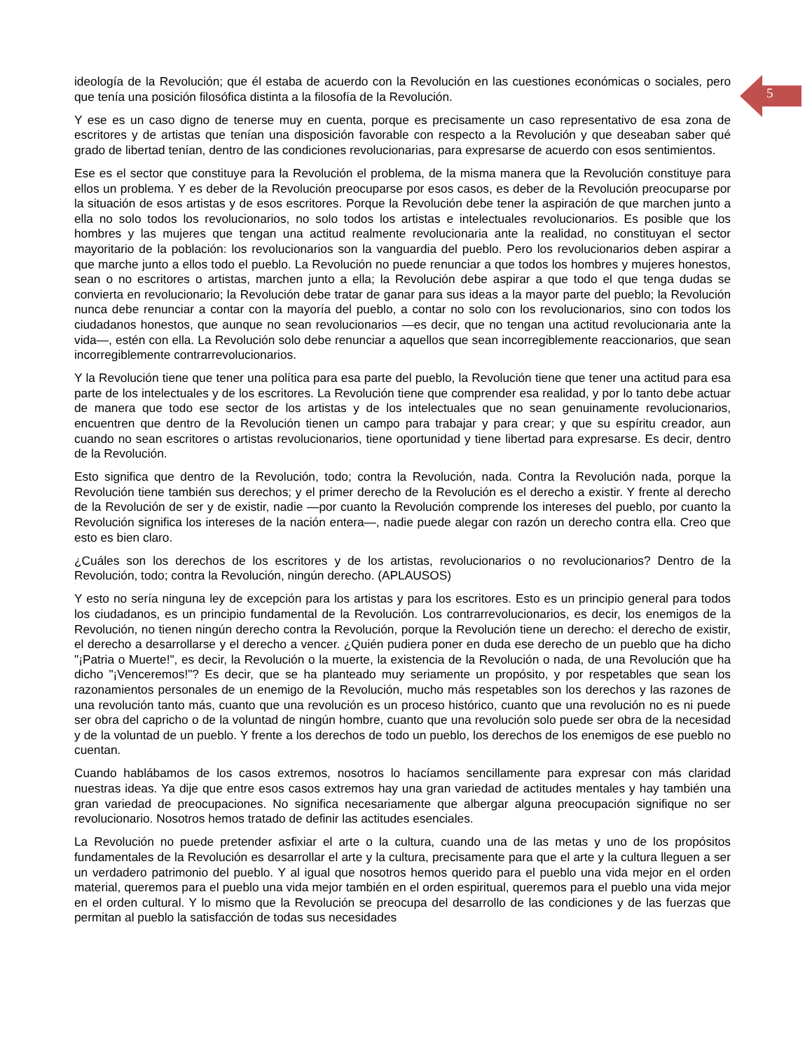5
ideología de la Revolución; que él estaba de acuerdo con la Revolución en las cuestiones económicas o sociales, pero que tenía una posición filosófica distinta a la filosofía de la Revolución.
Y ese es un caso digno de tenerse muy en cuenta, porque es precisamente un caso representativo de esa zona de escritores y de artistas que tenían una disposición favorable con respecto a la Revolución y que deseaban saber qué grado de libertad tenían, dentro de las condiciones revolucionarias, para expresarse de acuerdo con esos sentimientos.
Ese es el sector que constituye para la Revolución el problema, de la misma manera que la Revolución constituye para ellos un problema. Y es deber de la Revolución preocuparse por esos casos, es deber de la Revolución preocuparse por la situación de esos artistas y de esos escritores. Porque la Revolución debe tener la aspiración de que marchen junto a ella no solo todos los revolucionarios, no solo todos los artistas e intelectuales revolucionarios. Es posible que los hombres y las mujeres que tengan una actitud realmente revolucionaria ante la realidad, no constituyan el sector mayoritario de la población: los revolucionarios son la vanguardia del pueblo. Pero los revolucionarios deben aspirar a que marche junto a ellos todo el pueblo. La Revolución no puede renunciar a que todos los hombres y mujeres honestos, sean o no escritores o artistas, marchen junto a ella; la Revolución debe aspirar a que todo el que tenga dudas se convierta en revolucionario; la Revolución debe tratar de ganar para sus ideas a la mayor parte del pueblo; la Revolución nunca debe renunciar a contar con la mayoría del pueblo, a contar no solo con los revolucionarios, sino con todos los ciudadanos honestos, que aunque no sean revolucionarios —es decir, que no tengan una actitud revolucionaria ante la vida—, estén con ella. La Revolución solo debe renunciar a aquellos que sean incorregiblemente reaccionarios, que sean incorregiblemente contrarrevolucionarios.
Y la Revolución tiene que tener una política para esa parte del pueblo, la Revolución tiene que tener una actitud para esa parte de los intelectuales y de los escritores. La Revolución tiene que comprender esa realidad, y por lo tanto debe actuar de manera que todo ese sector de los artistas y de los intelectuales que no sean genuinamente revolucionarios, encuentren que dentro de la Revolución tienen un campo para trabajar y para crear; y que su espíritu creador, aun cuando no sean escritores o artistas revolucionarios, tiene oportunidad y tiene libertad para expresarse. Es decir, dentro de la Revolución.
Esto significa que dentro de la Revolución, todo; contra la Revolución, nada. Contra la Revolución nada, porque la Revolución tiene también sus derechos; y el primer derecho de la Revolución es el derecho a existir. Y frente al derecho de la Revolución de ser y de existir, nadie —por cuanto la Revolución comprende los intereses del pueblo, por cuanto la Revolución significa los intereses de la nación entera—, nadie puede alegar con razón un derecho contra ella. Creo que esto es bien claro.
¿Cuáles son los derechos de los escritores y de los artistas, revolucionarios o no revolucionarios? Dentro de la Revolución, todo; contra la Revolución, ningún derecho. (APLAUSOS)
Y esto no sería ninguna ley de excepción para los artistas y para los escritores. Esto es un principio general para todos los ciudadanos, es un principio fundamental de la Revolución. Los contrarrevolucionarios, es decir, los enemigos de la Revolución, no tienen ningún derecho contra la Revolución, porque la Revolución tiene un derecho: el derecho de existir, el derecho a desarrollarse y el derecho a vencer. ¿Quién pudiera poner en duda ese derecho de un pueblo que ha dicho "¡Patria o Muerte!", es decir, la Revolución o la muerte, la existencia de la Revolución o nada, de una Revolución que ha dicho "¡Venceremos!"? Es decir, que se ha planteado muy seriamente un propósito, y por respetables que sean los razonamientos personales de un enemigo de la Revolución, mucho más respetables son los derechos y las razones de una revolución tanto más, cuanto que una revolución es un proceso histórico, cuanto que una revolución no es ni puede ser obra del capricho o de la voluntad de ningún hombre, cuanto que una revolución solo puede ser obra de la necesidad y de la voluntad de un pueblo. Y frente a los derechos de todo un pueblo, los derechos de los enemigos de ese pueblo no cuentan.
Cuando hablábamos de los casos extremos, nosotros lo hacíamos sencillamente para expresar con más claridad nuestras ideas. Ya dije que entre esos casos extremos hay una gran variedad de actitudes mentales y hay también una gran variedad de preocupaciones. No significa necesariamente que albergar alguna preocupación signifique no ser revolucionario. Nosotros hemos tratado de definir las actitudes esenciales.
La Revolución no puede pretender asfixiar el arte o la cultura, cuando una de las metas y uno de los propósitos fundamentales de la Revolución es desarrollar el arte y la cultura, precisamente para que el arte y la cultura lleguen a ser un verdadero patrimonio del pueblo. Y al igual que nosotros hemos querido para el pueblo una vida mejor en el orden material, queremos para el pueblo una vida mejor también en el orden espiritual, queremos para el pueblo una vida mejor en el orden cultural. Y lo mismo que la Revolución se preocupa del desarrollo de las condiciones y de las fuerzas que permitan al pueblo la satisfacción de todas sus necesidades